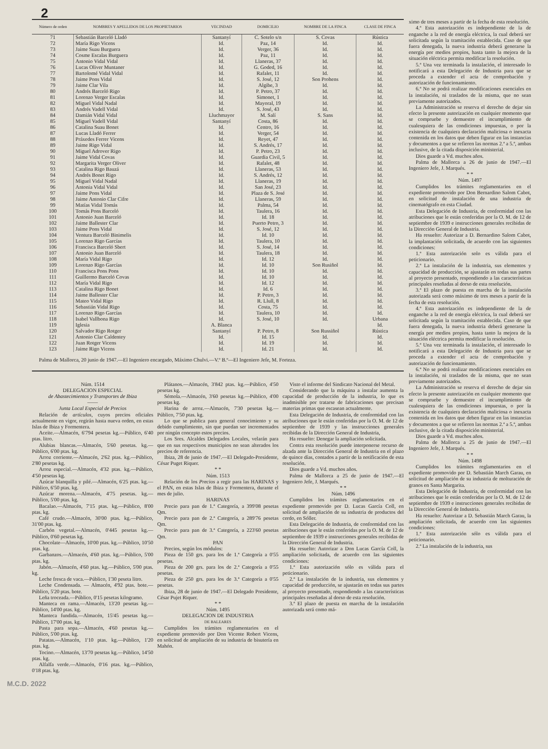2
| Número de orden | NOMBRES Y APELLIDOS DE LOS PROPIETARIOS | VECINDAD | DOMICILIO | NOMBRE DE LA FINCA | CLASE DE FINCA |
| --- | --- | --- | --- | --- | --- |
| 71 | Sebastián Barceló Lladó | Santanyí | C. Sotelo s/n | S. Covas | Rústica |
| 72 | María Rigo Vicens | Id. | Paz, 14 | Id. | Id. |
| 73 | Jaime Suau Burguera | Id. | Verger, 36 | Id. | Id. |
| 74 | Cosme Escalas Burguera | Id. | Paz, 11 | Id. | Id. |
| 75 | Antonio Vidal Vidal | Id. | Llaneras, 37 | Id. | Id. |
| 76 | Lucas Oliver Muntaner | Id. | G. Goded, 16 | Id. | Id. |
| 77 | Bartolomé Vidal Vidal | Id. | Rafalet, 11 | Id. | Id. |
| 78 | Jaime Pons Vidal | Id. | S. José, 12 | Son Prohens | Id. |
| 79 | Jaime Clar Vila | Id. | Algibe, 3 | Id. | Id. |
| 80 | Andrés Barceló Rigo | Id. | P. Petro, 37 | Id. | Id. |
| 81 | Lorenzo Verger Escalas | Id. | Simonet, 1 | Id. | Id. |
| 82 | Miguel Vidal Nadal | Id. | Mayoral, 19 | Id. | Id. |
| 83 | Andrés Vadell Vidal | Id. | S. José, 43 | Id. | Id. |
| 84 | Damián Vidal Vidal | Lluchmayor | M. Salí | S. Sans | Id. |
| 85 | Miguel Vadell Vidal | Santanyí | Costa, 86 | Id. | Id. |
| 86 | Catalina Suau Bonet | Id. | Centro, 16 | Id. | Id. |
| 87 | Lucas Lladó Ferrer | Id. | Verger, 54 | Id. | Id. |
| 88 | Práxedes Ferrer Vicens | Id. | Reyet, 47 | Id. | Id. |
| 89 | Jaime Rigo Vidal | Id. | S. Andrés, 17 | Id. | Id. |
| 90 | Miguel Adrover Rigo | Id. | P. Petro, 23 | Id. | Id. |
| 91 | Jaime Vidal Covas | Id. | Guardia Civil, 5 | Id. | Id. |
| 92 | Margarita Verger Oliver | Id. | Rafalet, 48 | Id. | Id. |
| 93 | Catalina Rigo Bauzá | Id. | Llaneras, 53 | Id. | Id. |
| 94 | Andrés Bonet Rigo | Id. | S. Andrés, 12 | Id. | Id. |
| 95 | Miguel Vidal Nadal | Id. | Llaneras, 19 | Id. | Id. |
| 96 | Antonia Vidal Vidal | Id. | San José, 23 | Id. | Id. |
| 97 | Jaime Pons Vidal | Id. | Plaza de S. José | Id. | Id. |
| 98 | Jaime Antonio Clar Cifre | Id. | Llaneras, 59 | Id. | Id. |
| 99 | Matías Vidal Tomás | Id. | Palma, 54 | Id. | Id. |
| 100 | Tomás Pons Barceló | Id. | Taulera, 16 | Id. | Id. |
| 101 | Antonio Juan Barceló | Id. | Id. 18 | Id. | Id. |
| 102 | Jaime Ballester Clar | Id. | Puerto Petro, 3 | Id. | Id. |
| 103 | Jaime Pons Vidal | Id. | S. José, 12 | Id. | Id. |
| 104 | Ventura Barceló Binimelis | Id. | Id. 10 | Id. | Id. |
| 105 | Lorenzo Rigo Garcías | Id. | Taulera, 10 | Id. | Id. |
| 106 | Francisca Barceló Sbert | Id. | S. José, 14 | Id. | Id. |
| 107 | Antonio Juan Barceló | Id. | Taulera, 18 | Id. | Id. |
| 108 | María Vidal Rigo | Id. | Id. 12 | Id. | Id. |
| 109 | Lorenzo Rigo Garcías | Id. | Id. 10 | Son Rusiñol | Id. |
| 110 | Francisca Pons Pons | Id. | Id. 10 | Id. | Id. |
| 111 | Guillermo Barceló Covas | Id. | Id. 10 | Id. | Id. |
| 112 | María Vidal Rigo | Id. | Id. 12 | Id. | Id. |
| 113 | Catalina Rigo Bonet | Id. | Id. 6 | Id. | Id. |
| 114 | Jaime Ballester Clar | Id. | P. Petro, 3 | Id. | Id. |
| 115 | Mateo Vidal Rigo | Id. | R. Llull, 8 | Id. | Id. |
| 116 | Sebastián Vidal Rigo | Id. | Costa, 75 | Id. | Id. |
| 117 | Lorenzo Rigo Garcías | Id. | Taulera, 10 | Id. | Id. |
| 118 | Isabel Vallbona Rigo | Id. | S. José, 10 | Id. | Urbana |
| 119 | Iglesia | A. Blanca | | | Id. |
| 120 | Salvador Rigo Rotger | Santanyí | P. Petro, 8 | Son Russiñol | Rústica |
| 121 | Antonio Clar Caldentey | Id. | Id. 15 | Id. | Id. |
| 122 | Juan Rotger Vicens | Id. | Id. 19 | Id. | Id. |
| 123 | Jaime Rigo Vicens | Id. | Id. 21 | Id. | Id. |
Palma de Mallorca, 20 junio de 1947.—El Ingeniero encargado, Máximo Chulvi.—V.º B.º—El Ingeniero Jefe, M. Forteza.
Núm. 1514
DELEGACION ESPECIAL
de Abastecimientos y Transportes de Ibiza
——
Junta Local Especial de Precios
Relación de artículos, cuyos precios oficiales actualmente en vigor, regirán hasta nueva orden, en estas Islas de Ibiza y Formentera.
Aceite.—Almacén, 6'794 pesetas kg.—Público, 6'40 ptas. litro.
Alubias blancas.—Almacén, 5'60 pesetas. kg.—Público, 6'00 ptas. kg.
Arroz corriente.—Almacén, 2'62 ptas. kg.—Público, 2'80 pesetas kg.
Arroz especial.—Almacén, 4'32 ptas. kg.—Público, 4'50 pesetas kg.
Azúcar blanquilla y pilé.—Almacén, 6'25 ptas. kg.—Público, 6'50 ptas. kg.
Azúcar morena.—Almacén, 4'75 pesetas. kg.—Público, 5'00 ptas. kg.
Bacalao.—Almacén, 7'15 ptas. kg.—Público, 8'00 ptas. kg.
Café crudo.—Almacén, 30'00 ptas. kg.—Público, 31'00 ptas. kg.
Carbón vegetal.—Almacén, 0'445 pesetas kg.—Público, 0'60 pesetas kg.
Chocolate—Almacén, 10'00 ptas. kg.—Público, 10'50 ptas. kg.
Garbanzos.—Almacén, 4'60 ptas. kg.—Público, 5'00 ptas. kg.
Jabón.—Almacén, 4'60 ptas. kg.—Público, 5'00 ptas. kg.
Leche fresca de vaca.—Público, 1'30 peseta litro.
Leche Condensada. — Almacén, 4'92 ptas. bote.—Público, 5'20 ptas. bote.
Leña troceada.—Público, 0'15 pesetas kilogramo.
Manteca en rama.—Almacén, 13'20 pesetas kg.—Público, 14'00 ptas. kg.
Manteca fundida.—Almacén, 15'45 pesetas kg.—Público, 17'00 ptas. kg.
Pasta para sopa.—Almacén, 4'60 pesetas kg.—Público, 5'00 ptas. kg.
Patatas.—Almacén, 1'10 ptas. kg.—Público, 1'20 ptas. kg.
Tocino.—Almacén, 13'70 pesetas kg.—Público, 14'50 ptas. kg.
Alfalfa verde.—Almacén, 0'16 ptas. kg.—Público, 0'18 ptas. kg.
Plátanos.—Almacén, 3'842 ptas. kg.—Público, 4'50 pesetas kg.
Sémola.—Almacén, 3'60 pesetas kg.—Público, 4'00 pesetas kg.
Harina de arroz.—Almacén, 7'30 pesetas kg.—Público, 7'50 ptas. kg.
Lo que se publica para general conocimiento y su debido cumplimiento, sin que puedan ser incrementados por ningún concepto estos precios.
Los Sres. Alcaldes Delegados Locales, velarán para que en sus respectivos municipios no sean alterados los precios de referencia.
Ibiza, 28 de junio de 1947.—El Delegado-Presidente, César Puget Riquer.
* *
Núm. 1513
Relación de los Precios a regir para las HARINAS y el PAN, en estas Islas de Ibiza y Formentera, durante el mes de julio.
HARINAS
Precio para pan de 1.ª Categoría, a 399'08 pesetas Qm.
Precio para pan de 2.ª Categoría, a 289'76 pesetas Qm.
Precio para pan de 3.ª Categoría, a 223'60 pesetas Qm.
PAN
Precios, según los módulos:
Pieza de 150 grs. para los de 1.ª Categoría a 0'55 pesetas.
Pieza de 200 grs. para los de 2.ª Categoría a 0'55 pesetas.
Pieza de 250 grs. para los de 3.ª Categoría a 0'55 pesetas.
Ibiza, 28 de junio de 1947.—El Delegado Presidente, César Pujet Riquer.
* *
Núm. 1495
DELEGACION DE INDUSTRIA
DE BALEARES
Cumplidos los trámites reglamentarios en el expediente promovido por Don Vicente Robert Vicens, en solicitud de ampliación de su industria de bisutería en Mahón.
Visto el informe del Sindicato Nacional del Metal.
Considerando que la máquina a instalar aumenta la capacidad de producción de la industria, lo que es inadmisible por tratarse de fabricaciones que precisan materias primas que escasean actualmente.
Esta Delegación de Industria, de conformidad con las atribuciones que le están conferidas por la O. M. de 12 de septiembre de 1939 y las instrucciones generales recibidas de la Dirección General de Industria,
Ha resuelto: Denegar la ampliación solicitada.
Contra esta resolución puede interponerse recurso de alzada ante la Dirección General de Industria en el plazo de quince días, contados a partir de la notificación de esta resolución.
Dios guarde a Vd. muchos años.
Palma de Mallorca a 25 de junio de 1947.—El Ingeniero Jefe, J. Marqués.
* *
Núm. 1496
Cumplidos los trámites reglamentarios en el expediente promovido por D. Lucas García Coll, en solicitud de ampliación de su industria de productos del cerdo, en Sóller.
Esta Delegación de Industria, de conformidad con las atribuciones que le están conferidas por la O. M. de 12 de septiembre de 1939 e instrucciones generales recibidas de la Dirección General de Industria.
Ha resuelto: Autorizar a Don Lucas García Coll, la ampliación solicitada, de acuerdo con las siguientes condiciones:
1.ª Esta autorización sólo es válida para el peticionario.
2.ª La instalación de la industria, sus elementos y capacidad de producción, se ajustarán en todas sus partes al proyecto presentado, respondiendo a las características principales reseñadas al dorso de esta resolución.
3.ª El plazo de puesta en marcha de la instalación autorizada será como má-
ximo de tres meses a partir de la fecha de esta resolución.
4.ª Esta autorización es independiente de la de enganche a la red de energía eléctrica, la cual deberá ser solicitada según la tramitación establecida. Caso de que fuera denegada, la nueva industria deberá generarse la energía por medios propios, hasta tanto la mejora de la situación eléctrica permita modificar la resolución.
5.ª Una vez terminada la instalación, el interesado lo notificará a esta Delegación de Industria para que se proceda a extender el acta de comprobación y autorización de funcionamiento.
6.ª No se podrá realizar modificaciones esenciales en la instalación, ni traslados de la misma, que no sean previamente autorizados.
La Administración se reserva el derecho de dejar sin efecto la presente autorización en cualquier momento que se compruebe y demuestre el incumplimiento de cualesquiera de las condiciones impuestas, o por la existencia de cualquiera declaración maliciosa o inexacta contenida en los datos que deben figurar en las instancias y documentos a que se refieren las normas 2.ª a 5.ª, ambas inclusive, de la citada disposición ministerial.
Dios guarde a Vd. muchos años.
Palma de Mallorca a 26 de junio de 1947.—El Ingeniero Jefe, J. Marqués.
* *
Núm. 1497
Cumplidos los trámites reglamentarios en el expediente promovido por Don Bernardino Salom Cabot, en solicitud de instalación de una industria de cinematógrafo en esta Ciudad.
Esta Delegación de Industria, de conformidad con las atribuciones que le están conferidas por la O. M. de 12 de septiembre de 1939 e instrucciones generales recibidas de la Dirección General de Industria.
Ha resuelto: Autorizar a D. Bernardino Salom Cabot, la implantación solicitada, de acuerdo con las siguientes condiciones:
1.ª Esta autorización solo es válida para el peticionario.
2.ª La instalación de la industria, sus elementos y capacidad de producción, se ajustarán en todas sus partes al proyecto presentado, respondiendo a las características principales reseñadas al dorso de esta resolución.
3.ª El plazo de puesta en marcha de la instalación autorizada será como máximo de tres meses a partir de la fecha de esta resolución.
4.ª Esta autorización es independiente de la de enganche a la red de energía eléctrica, la cual deberá ser solicitada según la tramitación establecida. Caso de que fuera denegada, la nueva industria deberá generarse la energía por medios propios, hasta tanto la mejora de la situación eléctrica permita modificar la resolución.
5.ª Una vez terminada la instalación, el interesado lo notificará a esta Delegación de Industria para que se proceda a extender el acta de comprobación y autorización de funcionamiento.
6.ª No se podrá realizar modificaciones esenciales en la instalación, ni traslados de la misma, que no sean previamente autorizados.
La Administración se reserva el derecho de dejar sin efecto la presente autorización en cualquier momento que se compruebe y demuestre el incumplimiento de cualesquiera de las condiciones impuestas, o por la existencia de cualquiera declaración maliciosa o inexacta contenida en los datos que deben figurar en las instancias y documentos a que se refieren las normas 2.ª a 5.ª, ambas inclusive, de la citada disposición ministerial.
Dios guarde a Vd. muchos años.
Palma de Mallorca a 25 de junio de 1947.—El Ingeniero Jefe, J. Marqués.
* *
Núm. 1498
Cumplidos los trámites reglamentarios en el expediente promovido por D. Sebastián March Garau, en solicitud de ampliación de su industria de molturación de granos en Santa Margarita.
Esta Delegación de Industria, de conformidad con las atribuciones que le están conferidas por la O. M. de 12 de septiembre de 1939 e instrucciones generales recibidas de la Dirección General de Industria.
Ha resuelto: Autorizar a D. Sebastián March Garau, la ampliación solicitada, de acuerdo con las siguientes condiciones:
1.ª Esta autorización sólo es válida para el peticionario.
2.ª La instalación de la industria, sus
M.C.D. 2022